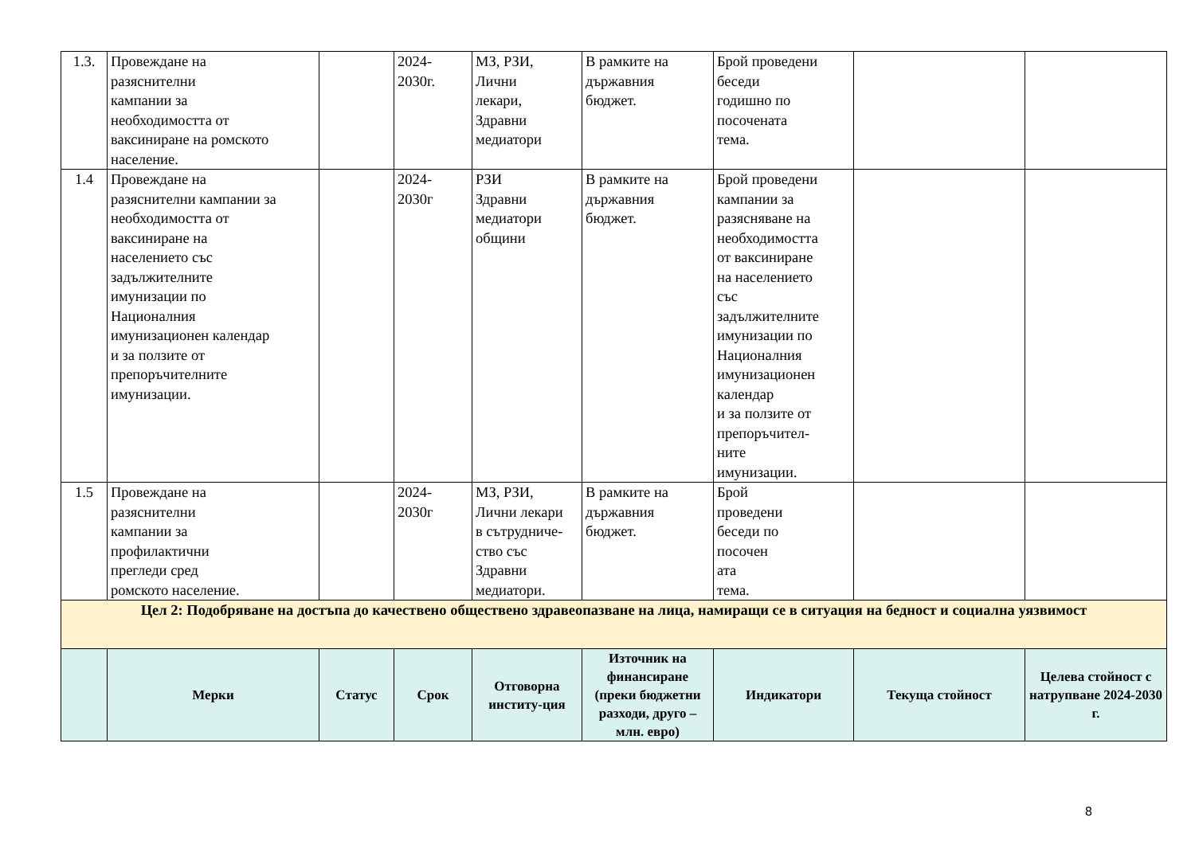| 1.3. | Провеждане на разяснителни кампании за необходимостта от ваксиниране на ромското население. | | 2024- 2030г. | МЗ, РЗИ, Лични лекари, Здравни медиатори | В рамките на държавния бюджет. | Брой проведени беседи годишно по посочената тема. | | |
| 1.4 | Провеждане на разяснителни кампании за необходимостта от ваксиниране на населението със задължителните имунизации по Националния имунизационен календар и за ползите от препоръчителните имунизации. | | 2024- 2030г | РЗИ Здравни медиатори общини | В рамките на държавния бюджет. | Брой проведени кампании за разясняване на необходимостта от ваксиниране на населението със задължителните имунизации по Националния имунизационен календар и за ползите от препоръчител- ните имунизации. | | |
| 1.5 | Провеждане на разяснителни кампании за профилактични прегледи сред ромското население. | | 2024- 2030г | МЗ, РЗИ, Лични лекари в сътрудниче- ство със Здравни медиатори. | В рамките на държавния бюджет. | Брой проведени беседи по посочен ата тема. | | |
| Цел 2: Подобряване на достъпа до качествено обществено здравеопазване на лица, намиращи се в ситуация на бедност и социална уязвимост | | | | | | | | |
| | Мерки | Статус | Срок | Отговорна институ-ция | Източник на финансиране (преки бюджетни разходи, друго – млн. евро) | Индикатори | Текуща стойност | Целева стойност с натрупване 2024-2030 г. |
8